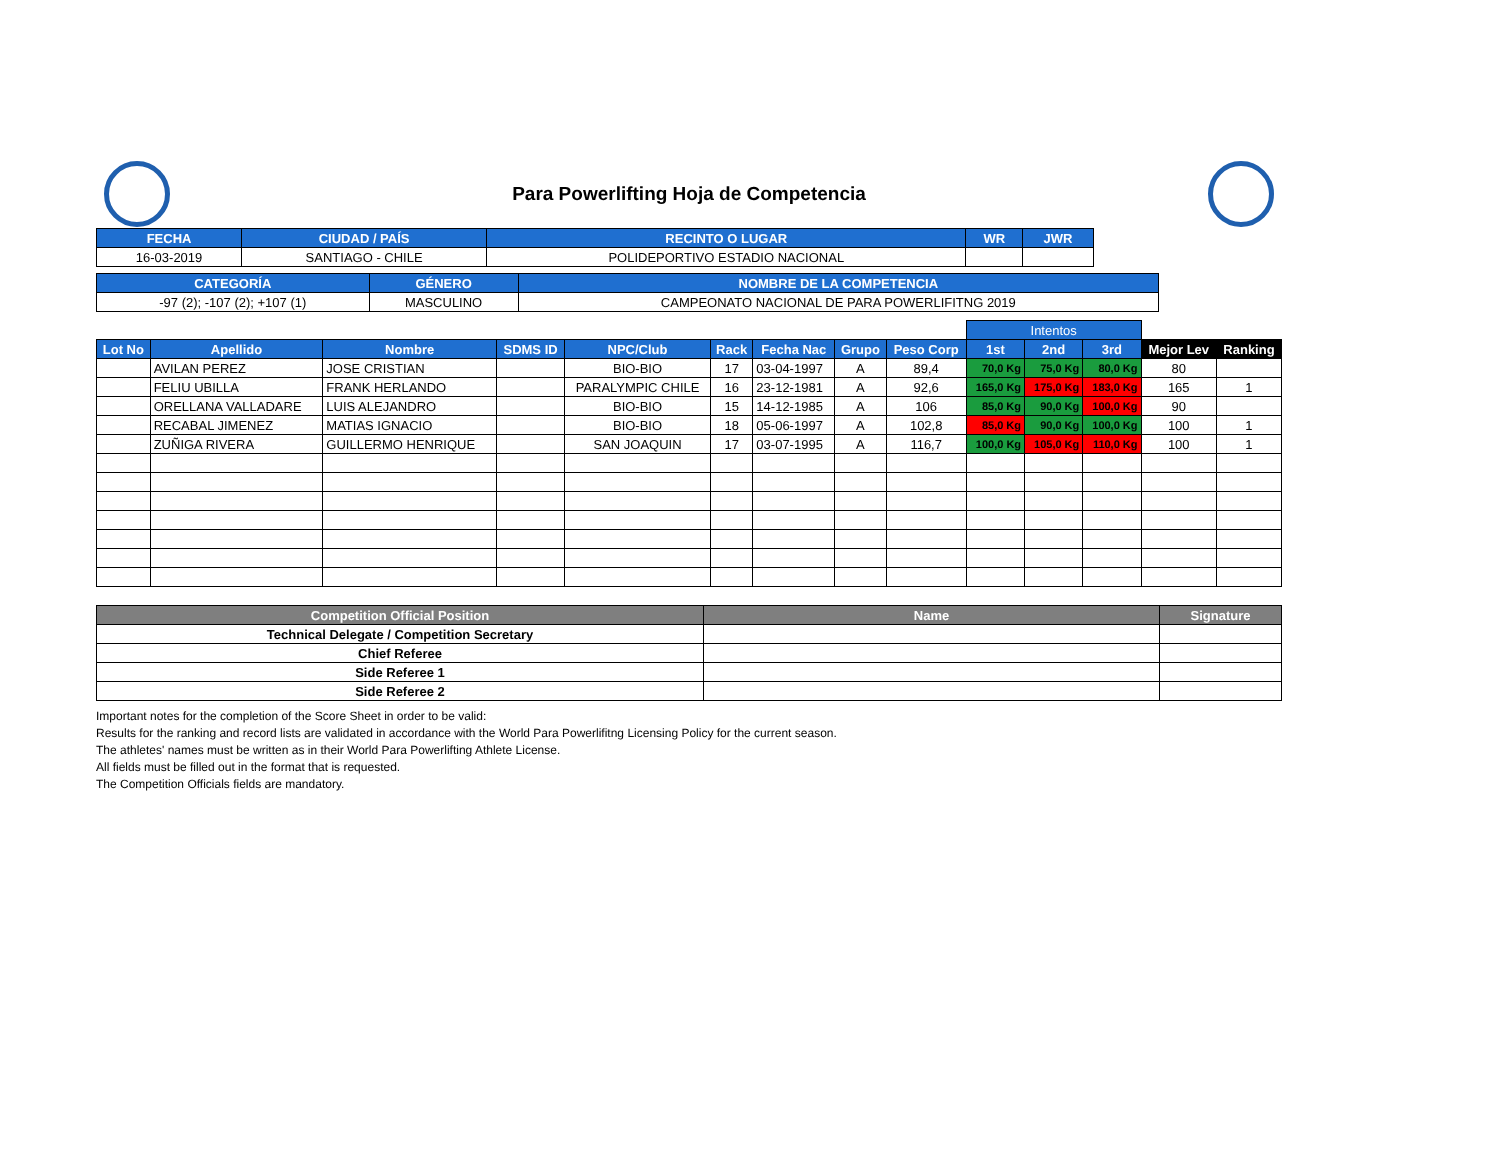Para Powerlifting Hoja de Competencia
| FECHA | CIUDAD / PAÍS | RECINTO O LUGAR | WR | JWR |
| --- | --- | --- | --- | --- |
| 16-03-2019 | SANTIAGO - CHILE | POLIDEPORTIVO ESTADIO NACIONAL | | |
| CATEGORÍA | GÉNERO | NOMBRE DE LA COMPETENCIA |
| --- | --- | --- |
| -97 (2); -107 (2); +107 (1) | MASCULINO | CAMPEONATO NACIONAL DE PARA POWERLIFITNG 2019 |
| | | | | | | | | | Intentos | | | | |
| --- | --- | --- | --- | --- | --- | --- | --- | --- | --- | --- | --- | --- | --- |
| Lot No | Apellido | Nombre | SDMS ID | NPC/Club | Rack | Fecha Nac | Grupo | Peso Corp | 1st | 2nd | 3rd | Mejor Lev | Ranking |
| | AVILAN PEREZ | JOSE CRISTIAN | | BIO-BIO | 17 | 03-04-1997 | A | 89,4 | 70,0 Kg | 75,0 Kg | 80,0 Kg | 80 | |
| | FELIU UBILLA | FRANK HERLANDO | | PARALYMPIC CHILE | 16 | 23-12-1981 | A | 92,6 | 165,0 Kg | 175,0 Kg | 183,0 Kg | 165 | 1 |
| | ORELLANA VALLADARE | LUIS ALEJANDRO | | BIO-BIO | 15 | 14-12-1985 | A | 106 | 85,0 Kg | 90,0 Kg | 100,0 Kg | 90 | |
| | RECABAL JIMENEZ | MATIAS IGNACIO | | BIO-BIO | 18 | 05-06-1997 | A | 102,8 | 85,0 Kg | 90,0 Kg | 100,0 Kg | 100 | 1 |
| | ZUÑIGA RIVERA | GUILLERMO HENRIQUE | | SAN JOAQUIN | 17 | 03-07-1995 | A | 116,7 | 100,0 Kg | 105,0 Kg | 110,0 Kg | 100 | 1 |
| Competition Official Position | Name | Signature |
| --- | --- | --- |
| Technical Delegate / Competition Secretary | | |
| Chief Referee | | |
| Side Referee 1 | | |
| Side Referee 2 | | |
Important notes for the completion of the Score Sheet in order to be valid:
Results for the ranking and record lists are validated in accordance with the World Para Powerlifitng Licensing Policy for the current season.
The athletes' names must be written as in their World Para Powerlifting Athlete License.
All fields must be filled out in the format that is requested.
The Competition Officials fields are mandatory.